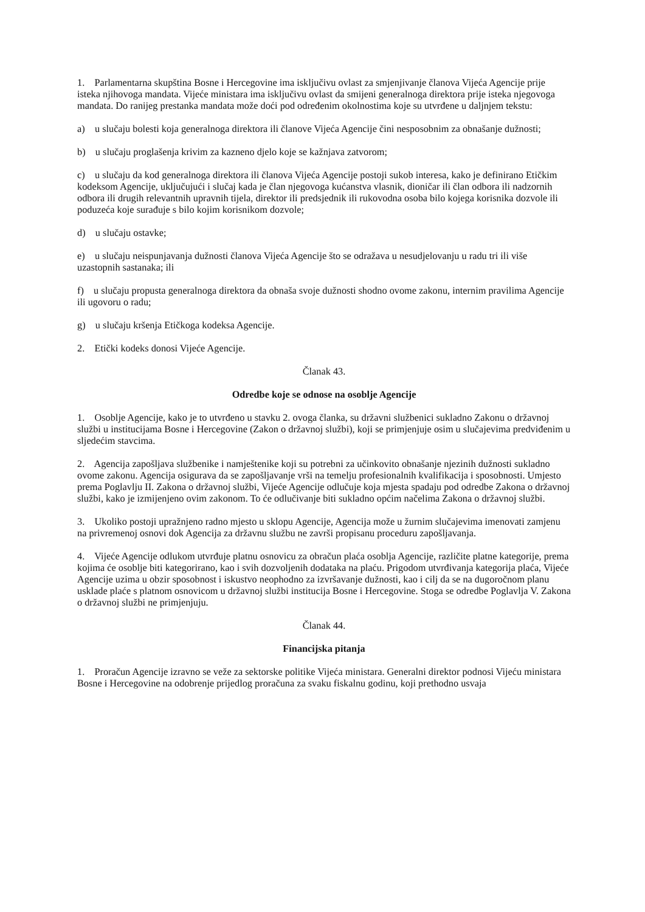1. Parlamentarna skupština Bosne i Hercegovine ima isključivu ovlast za smjenjivanje članova Vijeća Agencije prije isteka njihovoga mandata. Vijeće ministara ima isključivu ovlast da smijeni generalnoga direktora prije isteka njegovoga mandata. Do ranijeg prestanka mandata može doći pod određenim okolnostima koje su utvrđene u daljnjem tekstu:
a) u slučaju bolesti koja generalnoga direktora ili članove Vijeća Agencije čini nesposobnim za obnašanje dužnosti;
b) u slučaju proglašenja krivim za kazneno djelo koje se kažnjava zatvorom;
c) u slučaju da kod generalnoga direktora ili članova Vijeća Agencije postoji sukob interesa, kako je definirano Etičkim kodeksom Agencije, uključujući i slučaj kada je član njegovoga kućanstva vlasnik, dioničar ili član odbora ili nadzornih odbora ili drugih relevantnih upravnih tijela, direktor ili predsjednik ili rukovodna osoba bilo kojega korisnika dozvole ili poduzeća koje surađuje s bilo kojim korisnikom dozvole;
d) u slučaju ostavke;
e) u slučaju neispunjavanja dužnosti članova Vijeća Agencije što se odražava u nesudjelovanju u radu tri ili više uzastopnih sastanaka; ili
f) u slučaju propusta generalnoga direktora da obnaša svoje dužnosti shodno ovome zakonu, internim pravilima Agencije ili ugovoru o radu;
g) u slučaju kršenja Etičkoga kodeksa Agencije.
2. Etički kodeks donosi Vijeće Agencije.
Članak 43.
Odredbe koje se odnose na osoblje Agencije
1. Osoblje Agencije, kako je to utvrđeno u stavku 2. ovoga članka, su državni službenici sukladno Zakonu o državnoj službi u institucijama Bosne i Hercegovine (Zakon o državnoj službi), koji se primjenjuje osim u slučajevima predviđenim u sljedećim stavcima.
2. Agencija zapošljava službenike i namještenike koji su potrebni za učinkovito obnašanje njezinih dužnosti sukladno ovome zakonu. Agencija osigurava da se zapošljavanje vrši na temelju profesionalnih kvalifikacija i sposobnosti. Umjesto prema Poglavlju II. Zakona o državnoj službi, Vijeće Agencije odlučuje koja mjesta spadaju pod odredbe Zakona o državnoj službi, kako je izmijenjeno ovim zakonom. To će odlučivanje biti sukladno općim načelima Zakona o državnoj službi.
3. Ukoliko postoji upražnjeno radno mjesto u sklopu Agencije, Agencija može u žurnim slučajevima imenovati zamjenu na privremenoj osnovi dok Agencija za državnu službu ne završi propisanu proceduru zapošljavanja.
4. Vijeće Agencije odlukom utvrđuje platnu osnovicu za obračun plaća osoblja Agencije, različite platne kategorije, prema kojima će osoblje biti kategorirano, kao i svih dozvoljenih dodataka na plaću. Prigodom utvrđivanja kategorija plaća, Vijeće Agencije uzima u obzir sposobnost i iskustvo neophodno za izvršavanje dužnosti, kao i cilj da se na dugoročnom planu usklade plaće s platnom osnovicom u državnoj službi institucija Bosne i Hercegovine. Stoga se odredbe Poglavlja V. Zakona o državnoj službi ne primjenjuju.
Članak 44.
Financijska pitanja
1. Proračun Agencije izravno se veže za sektorske politike Vijeća ministara. Generalni direktor podnosi Vijeću ministara Bosne i Hercegovine na odobrenje prijedlog proračuna za svaku fiskalnu godinu, koji prethodno usvaja